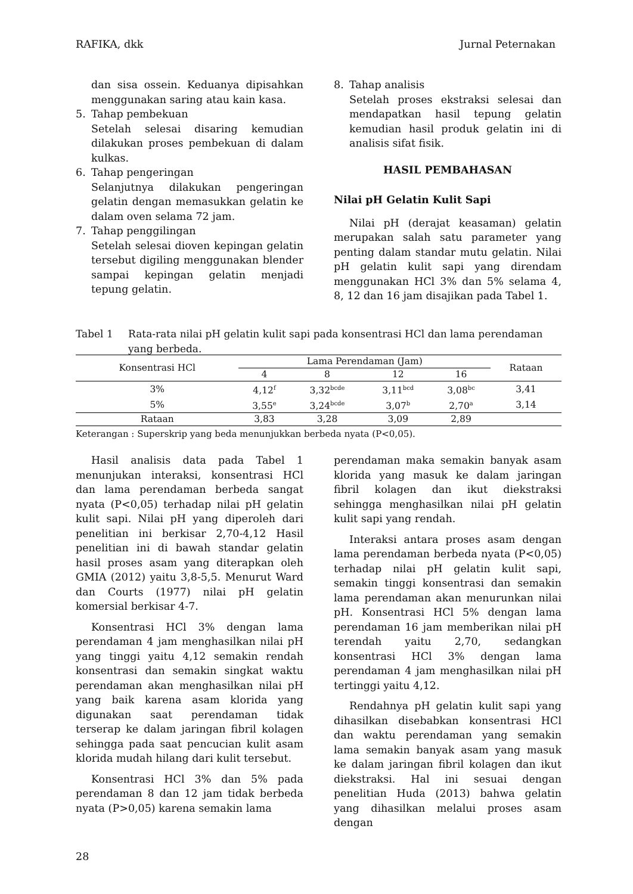RAFIKA, dkk Jurnal Peternakan
dan sisa ossein. Keduanya dipisahkan menggunakan saring atau kain kasa.
5. Tahap pembekuan
Setelah selesai disaring kemudian dilakukan proses pembekuan di dalam kulkas.
6. Tahap pengeringan
Selanjutnya dilakukan pengeringan gelatin dengan memasukkan gelatin ke dalam oven selama 72 jam.
7. Tahap penggilingan
Setelah selesai dioven kepingan gelatin tersebut digiling menggunakan blender sampai kepingan gelatin menjadi tepung gelatin.
8. Tahap analisis
Setelah proses ekstraksi selesai dan mendapatkan hasil tepung gelatin kemudian hasil produk gelatin ini di analisis sifat fisik.
HASIL PEMBAHASAN
Nilai pH Gelatin Kulit Sapi
Nilai pH (derajat keasaman) gelatin merupakan salah satu parameter yang penting dalam standar mutu gelatin. Nilai pH gelatin kulit sapi yang direndam menggunakan HCl 3% dan 5% selama 4, 8, 12 dan 16 jam disajikan pada Tabel 1.
Tabel 1 Rata-rata nilai pH gelatin kulit sapi pada konsentrasi HCl dan lama perendaman yang berbeda.
| Konsentrasi HCl | Lama Perendaman (Jam) | | | | Rataan |
| --- | --- | --- | --- | --- | --- |
| | 4 | 8 | 12 | 16 | |
| 3% | 4,12<sup>f</sup> | 3,32<sup>bcde</sup> | 3,11<sup>bcd</sup> | 3,08<sup>bc</sup> | 3,41 |
| 5% | 3,55<sup>e</sup> | 3,24<sup>bcde</sup> | 3,07<sup>b</sup> | 2,70<sup>a</sup> | 3,14 |
| Rataan | 3,83 | 3,28 | 3,09 | 2,89 | |
Keterangan : Superskrip yang beda menunjukkan berbeda nyata (P<0,05).
Hasil analisis data pada Tabel 1 menunjukan interaksi, konsentrasi HCl dan lama perendaman berbeda sangat nyata (P<0,05) terhadap nilai pH gelatin kulit sapi. Nilai pH yang diperoleh dari penelitian ini berkisar 2,70-4,12 Hasil penelitian ini di bawah standar gelatin hasil proses asam yang diterapkan oleh GMIA (2012) yaitu 3,8-5,5. Menurut Ward dan Courts (1977) nilai pH gelatin komersial berkisar 4-7.
Konsentrasi HCl 3% dengan lama perendaman 4 jam menghasilkan nilai pH yang tinggi yaitu 4,12 semakin rendah konsentrasi dan semakin singkat waktu perendaman akan menghasilkan nilai pH yang baik karena asam klorida yang digunakan saat perendaman tidak terserap ke dalam jaringan fibril kolagen sehingga pada saat pencucian kulit asam klorida mudah hilang dari kulit tersebut.
Konsentrasi HCl 3% dan 5% pada perendaman 8 dan 12 jam tidak berbeda nyata (P>0,05) karena semakin lama
perendaman maka semakin banyak asam klorida yang masuk ke dalam jaringan fibril kolagen dan ikut diekstraksi sehingga menghasilkan nilai pH gelatin kulit sapi yang rendah.
Interaksi antara proses asam dengan lama perendaman berbeda nyata (P<0,05) terhadap nilai pH gelatin kulit sapi, semakin tinggi konsentrasi dan semakin lama perendaman akan menurunkan nilai pH. Konsentrasi HCl 5% dengan lama perendaman 16 jam memberikan nilai pH terendah yaitu 2,70, sedangkan konsentrasi HCl 3% dengan lama perendaman 4 jam menghasilkan nilai pH tertinggi yaitu 4,12.
Rendahnya pH gelatin kulit sapi yang dihasilkan disebabkan konsentrasi HCl dan waktu perendaman yang semakin lama semakin banyak asam yang masuk ke dalam jaringan fibril kolagen dan ikut diekstraksi. Hal ini sesuai dengan penelitian Huda (2013) bahwa gelatin yang dihasilkan melalui proses asam dengan
28